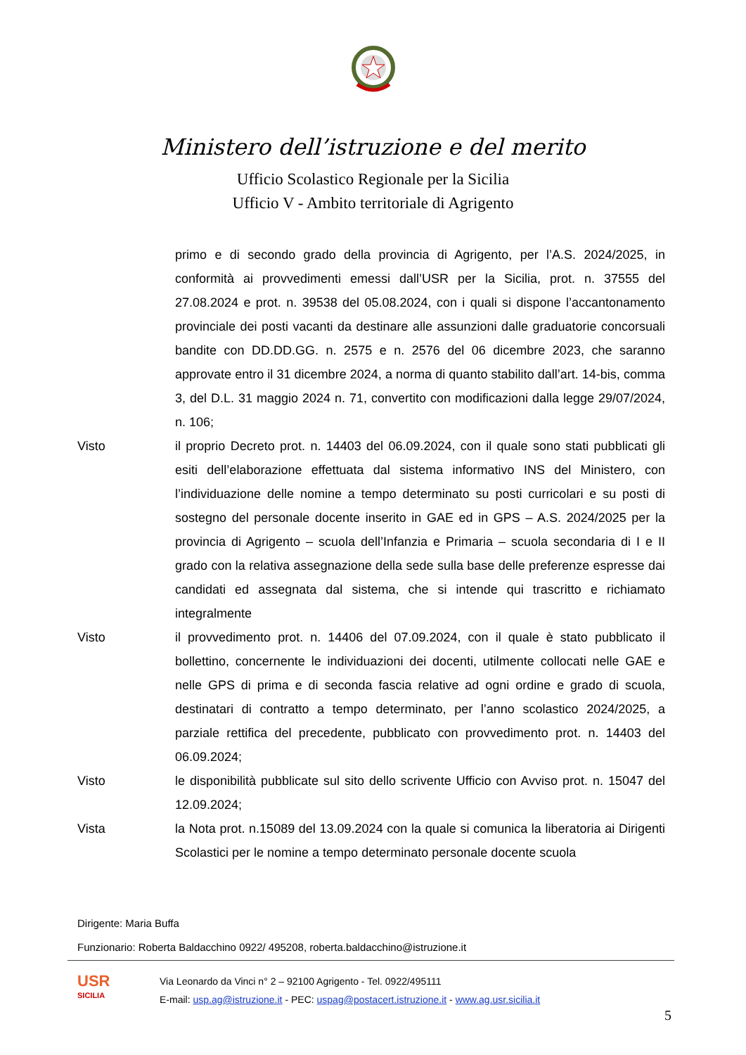Ministero dell’istruzione e del merito
Ufficio Scolastico Regionale per la Sicilia
Ufficio V - Ambito territoriale di Agrigento
primo e di secondo grado della provincia di Agrigento, per l’A.S. 2024/2025, in conformità ai provvedimenti emessi dall’USR per la Sicilia, prot. n. 37555 del 27.08.2024 e prot. n. 39538 del 05.08.2024, con i quali si dispone l’accantonamento provinciale dei posti vacanti da destinare alle assunzioni dalle graduatorie concorsuali bandite con DD.DD.GG. n. 2575 e n. 2576 del 06 dicembre 2023, che saranno approvate entro il 31 dicembre 2024, a norma di quanto stabilito dall’art. 14-bis, comma 3, del D.L. 31 maggio 2024 n. 71, convertito con modificazioni dalla legge 29/07/2024, n. 106;
Visto il proprio Decreto prot. n. 14403 del 06.09.2024, con il quale sono stati pubblicati gli esiti dell’elaborazione effettuata dal sistema informativo INS del Ministero, con l’individuazione delle nomine a tempo determinato su posti curricolari e su posti di sostegno del personale docente inserito in GAE ed in GPS – A.S. 2024/2025 per la provincia di Agrigento – scuola dell’Infanzia e Primaria – scuola secondaria di I e II grado con la relativa assegnazione della sede sulla base delle preferenze espresse dai candidati ed assegnata dal sistema, che si intende qui trascritto e richiamato integralmente
Visto il provvedimento prot. n. 14406 del 07.09.2024, con il quale è stato pubblicato il bollettino, concernente le individuazioni dei docenti, utilmente collocati nelle GAE e nelle GPS di prima e di seconda fascia relative ad ogni ordine e grado di scuola, destinatari di contratto a tempo determinato, per l’anno scolastico 2024/2025, a parziale rettifica del precedente, pubblicato con provvedimento prot. n. 14403 del 06.09.2024;
Visto le disponibilità pubblicate sul sito dello scrivente Ufficio con Avviso prot. n. 15047 del 12.09.2024;
Vista la Nota prot. n.15089 del 13.09.2024 con la quale si comunica la liberatoria ai Dirigenti Scolastici per le nomine a tempo determinato personale docente scuola
Dirigente: Maria Buffa
Funzionario: Roberta Baldacchino 0922/ 495208, roberta.baldacchino@istruzione.it
USR
SICILIA
Via Leonardo da Vinci n° 2 – 92100 Agrigento - Tel. 0922/495111
E-mail: usp.ag@istruzione.it - PEC: uspag@postacert.istruzione.it - www.ag.usr.sicilia.it
5